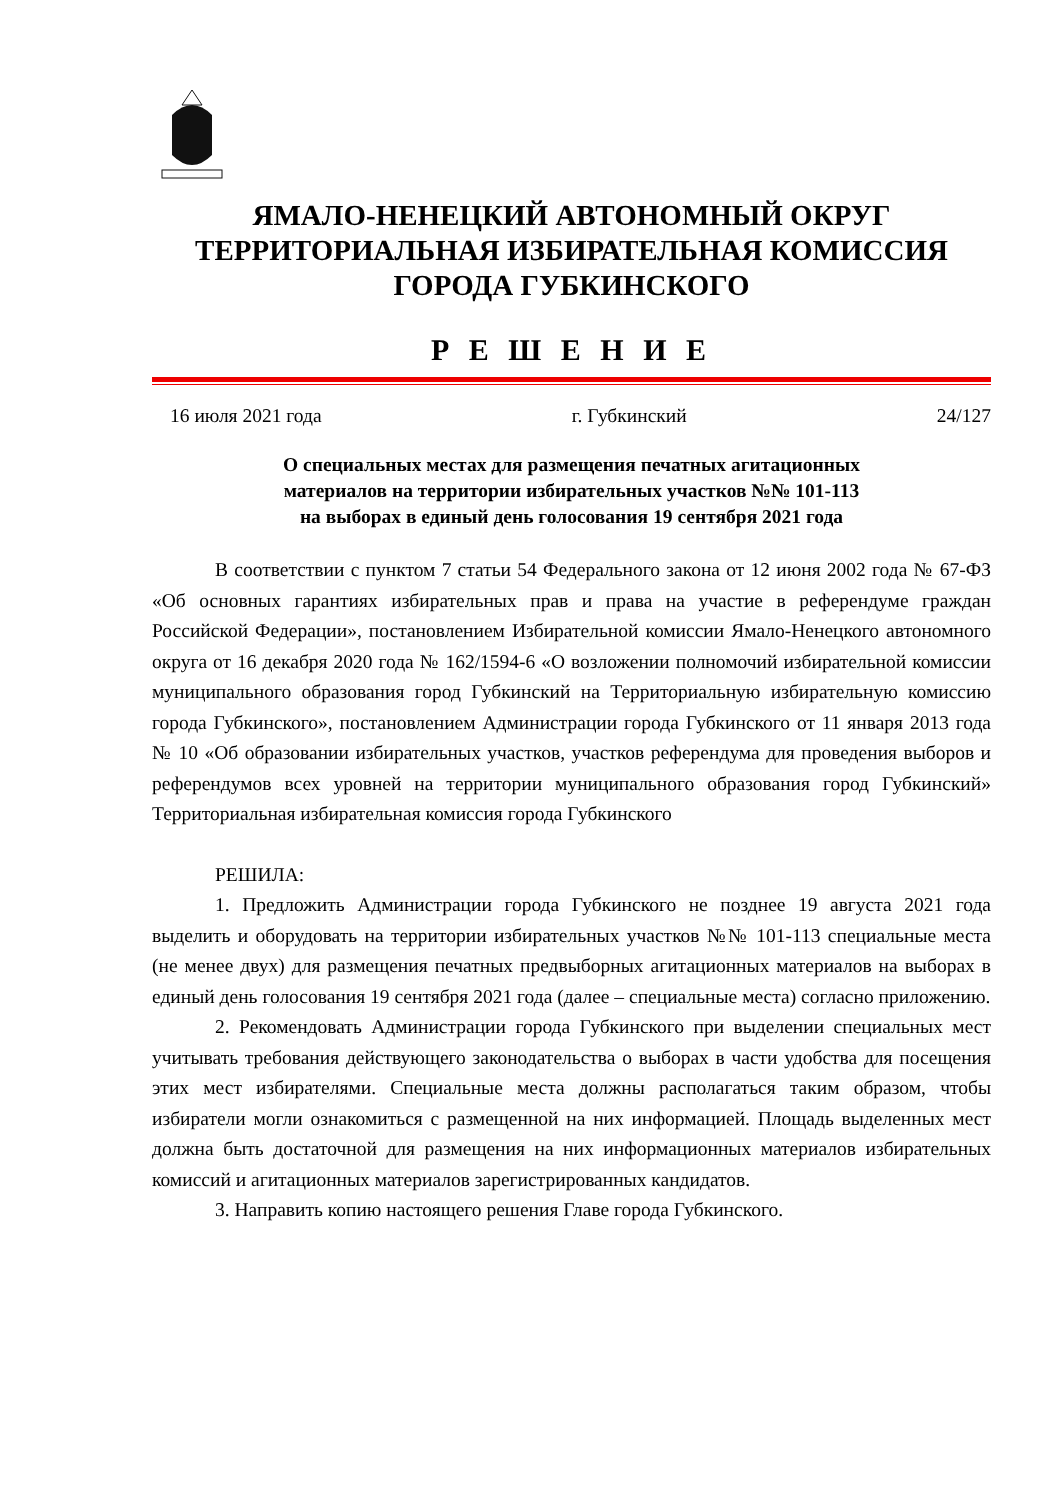ЯМАЛО-НЕНЕЦКИЙ АВТОНОМНЫЙ ОКРУГ
ТЕРРИТОРИАЛЬНАЯ ИЗБИРАТЕЛЬНАЯ КОМИССИЯ
ГОРОДА ГУБКИНСКОГО
Р Е Ш Е Н И Е
16 июля 2021 года г. Губкинский 24/127
О специальных местах для размещения печатных агитационных
материалов на территории избирательных участков №№ 101-113
на выборах в единый день голосования 19 сентября 2021 года
В соответствии с пунктом 7 статьи 54 Федерального закона от 12 июня 2002 года № 67-ФЗ «Об основных гарантиях избирательных прав и права на участие в референдуме граждан Российской Федерации», постановлением Избирательной комиссии Ямало-Ненецкого автономного округа от 16 декабря 2020 года № 162/1594-6 «О возложении полномочий избирательной комиссии муниципального образования город Губкинский на Территориальную избирательную комиссию города Губкинского», постановлением Администрации города Губкинского от 11 января 2013 года № 10 «Об образовании избирательных участков, участков референдума для проведения выборов и референдумов всех уровней на территории муниципального образования город Губкинский» Территориальная избирательная комиссия города Губкинского
РЕШИЛА:
1. Предложить Администрации города Губкинского не позднее 19 августа 2021 года выделить и оборудовать на территории избирательных участков №№ 101-113 специальные места (не менее двух) для размещения печатных предвыборных агитационных материалов на выборах в единый день голосования 19 сентября 2021 года (далее – специальные места) согласно приложению.
2. Рекомендовать Администрации города Губкинского при выделении специальных мест учитывать требования действующего законодательства о выборах в части удобства для посещения этих мест избирателями. Специальные места должны располагаться таким образом, чтобы избиратели могли ознакомиться с размещенной на них информацией. Площадь выделенных мест должна быть достаточной для размещения на них информационных материалов избирательных комиссий и агитационных материалов зарегистрированных кандидатов.
3. Направить копию настоящего решения Главе города Губкинского.